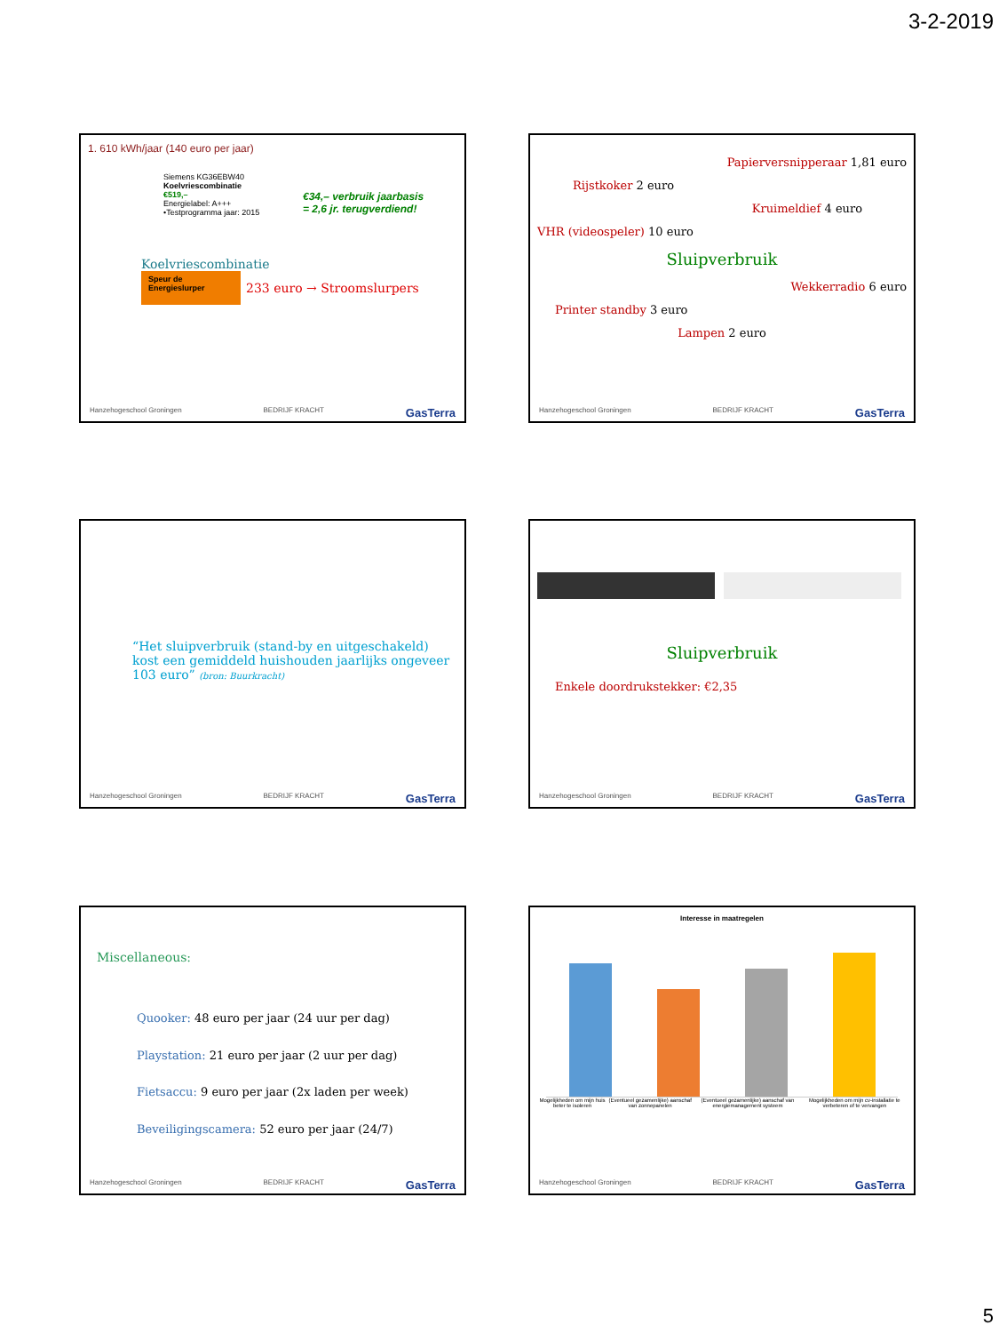3-2-2019
1. 610 kWh/jaar (140 euro per jaar)
Siemens KG36EBW40
Koelvriescombinatie
€519,–
Energielabel: A+++
•Testprogramma jaar: 2015
€34,– verbruik jaarbasis
= 2,6 jr. terugverdiend!
Koelvriescombinatie
Speur de Energieslurper 233 euro → Stroomslurpers
Hanzehogeschool Groningen BEDRIJF KRACHT GasTerra
Papierversnipperaar 1,81 euro
Rijstkoker 2 euro
Kruimeldief 4 euro
VHR (videospeler) 10 euro
Sluipverbruik
Wekkerradio 6 euro
Printer standby 3 euro
Lampen 2 euro
Hanzehogeschool Groningen BEDRIJF KRACHT GasTerra
“Het sluipverbruik (stand-by en uitgeschakeld) kost een gemiddeld huishouden jaarlijks ongeveer 103 euro” (bron: Buurkracht)
Hanzehogeschool Groningen BEDRIJF KRACHT GasTerra
Sluipverbruik
Enkele doordrukstekker: €2,35
Hanzehogeschool Groningen BEDRIJF KRACHT GasTerra
Miscellaneous:
Quooker: 48 euro per jaar (24 uur per dag)
Playstation: 21 euro per jaar (2 uur per dag)
Fietsaccu: 9 euro per jaar (2x laden per week)
Beveiligingscamera: 52 euro per jaar (24/7)
Hanzehogeschool Groningen BEDRIJF KRACHT GasTerra
Interesse in maatregelen
Mogelijkheden om mijn huis beter te isoleren (Eventueel gezamenlijke) aanschaf van zonnepanelen (Eventueel gezamenlijke) aanschaf van energiemanagement systeem Mogelijkheden om mijn cv-installatie te verbeteren of te vervangen
Hanzehogeschool Groningen BEDRIJF KRACHT GasTerra
5